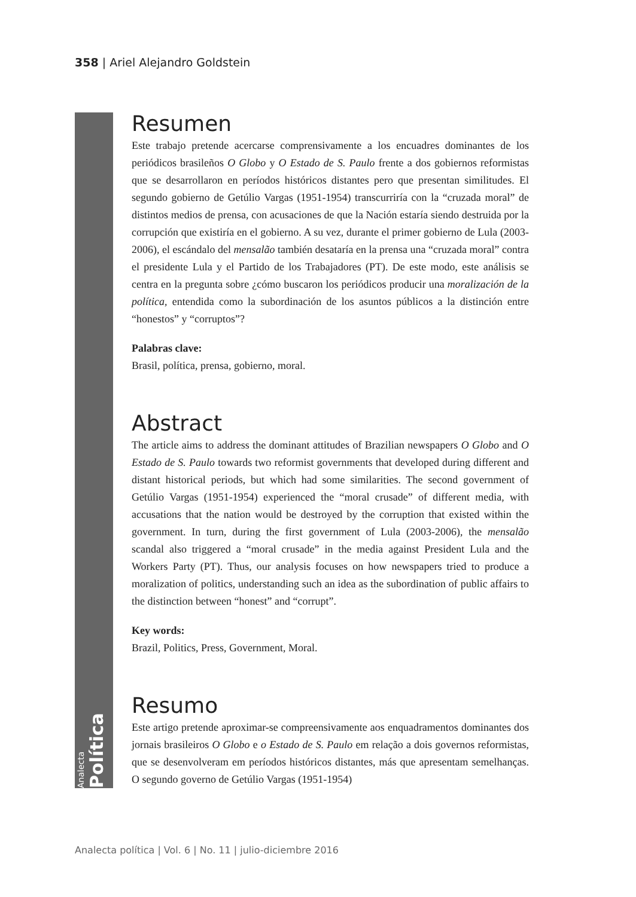358 | Ariel Alejandro Goldstein
Analecta Política
Resumen
Este trabajo pretende acercarse comprensivamente a los encuadres dominantes de los periódicos brasileños O Globo y O Estado de S. Paulo frente a dos gobiernos reformistas que se desarrollaron en períodos históricos distantes pero que presentan similitudes. El segundo gobierno de Getúlio Vargas (1951-1954) transcurriría con la “cruzada moral” de distintos medios de prensa, con acusaciones de que la Nación estaría siendo destruida por la corrupción que existiría en el gobierno. A su vez, durante el primer gobierno de Lula (2003-2006), el escándalo del mensalão también desataría en la prensa una “cruzada moral” contra el presidente Lula y el Partido de los Trabajadores (PT). De este modo, este análisis se centra en la pregunta sobre ¿cómo buscaron los periódicos producir una moralización de la política, entendida como la subordinación de los asuntos públicos a la distinción entre “honestos” y “corruptos”?
Palabras clave:
Brasil, política, prensa, gobierno, moral.
Abstract
The article aims to address the dominant attitudes of Brazilian newspapers O Globo and O Estado de S. Paulo towards two reformist governments that developed during different and distant historical periods, but which had some similarities. The second government of Getúlio Vargas (1951-1954) experienced the “moral crusade” of different media, with accusations that the nation would be destroyed by the corruption that existed within the government. In turn, during the first government of Lula (2003-2006), the mensalão scandal also triggered a “moral crusade” in the media against President Lula and the Workers Party (PT). Thus, our analysis focuses on how newspapers tried to produce a moralization of politics, understanding such an idea as the subordination of public affairs to the distinction between “honest” and “corrupt”.
Key words:
Brazil, Politics, Press, Government, Moral.
Resumo
Este artigo pretende aproximar-se compreensivamente aos enquadramentos dominantes dos jornais brasileiros O Globo e o Estado de S. Paulo em relação a dois governos reformistas, que se desenvolveram em períodos históricos distantes, más que apresentam semelhanças. O segundo governo de Getúlio Vargas (1951-1954)
Analecta política | Vol. 6 | No. 11 | julio-diciembre 2016